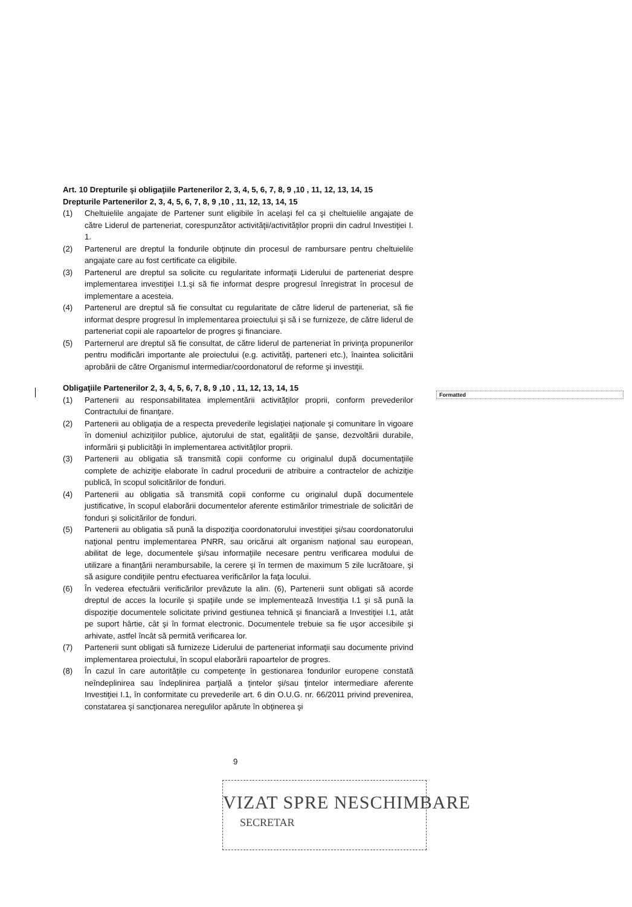Art. 10 Drepturile şi obligaţiile Partenerilor 2, 3, 4, 5, 6, 7, 8, 9 ,10 , 11, 12, 13, 14, 15
Drepturile Partenerilor 2, 3, 4, 5, 6, 7, 8, 9 ,10 , 11, 12, 13, 14, 15
(1) Cheltuielile angajate de Partener sunt eligibile în acelaşi fel ca şi cheltuielile angajate de către Liderul de parteneriat, corespunzător activităţii/activităţilor proprii din cadrul Investiţiei I. 1.
(2) Partenerul are dreptul la fondurile obţinute din procesul de rambursare pentru cheltuielile angajate care au fost certificate ca eligibile.
(3) Partenerul are dreptul sa solicite cu regularitate informaţii Liderului de parteneriat despre implementarea investiţiei I.1.şi să fie informat despre progresul înregistrat în procesul de implementare a acesteia.
(4) Partenerul are dreptul să fie consultat cu regularitate de către liderul de parteneriat, să fie informat despre progresul în implementarea proiectului şi să i se furnizeze, de către liderul de parteneriat copii ale rapoartelor de progres şi financiare.
(5) Parternerul are dreptul să fie consultat, de către liderul de parteneriat în privinţa propunerilor pentru modificări importante ale proiectului (e.g. activităţi, parteneri etc.), înaintea solicitării aprobării de către Organismul intermediar/coordonatorul de reforme şi investiţii.
Obligaţiile Partenerilor 2, 3, 4, 5, 6, 7, 8, 9 ,10 , 11, 12, 13, 14, 15
(1) Partenerii au responsabilitatea implementării activităţilor proprii, conform prevederilor Contractului de finanţare.
(2) Partenerii au obligaţia de a respecta prevederile legislaţiei naţionale şi comunitare în vigoare în domeniul achiziţiilor publice, ajutorului de stat, egalităţii de şanse, dezvoltării durabile, informării şi publicităţii în implementarea activităţilor proprii.
(3) Partenerii au obligatia să transmită copii conforme cu originalul după documentaţiile complete de achiziţie elaborate în cadrul procedurii de atribuire a contractelor de achiziţie publică, în scopul solicitărilor de fonduri.
(4) Partenerii au obligatia să transmită copii conforme cu originalul după documentele justificative, în scopul elaborării documentelor aferente estimărilor trimestriale de solicitări de fonduri şi solicitărilor de fonduri.
(5) Partenerii au obligatia să pună la dispoziţia coordonatorului investiţiei şi/sau coordonatorului naţional pentru implementarea PNRR, sau oricărui alt organism naţional sau european, abilitat de lege, documentele şi/sau informaţiile necesare pentru verificarea modului de utilizare a finanţării nerambursabile, la cerere şi în termen de maximum 5 zile lucrătoare, şi să asigure condiţiile pentru efectuarea verificărilor la faţa locului.
(6) În vederea efectuării verificărilor prevăzute la alin. (6), Partenerii sunt obligati să acorde dreptul de acces la locurile şi spaţiile unde se implementează Investiţia I.1 şi să pună la dispoziţie documentele solicitate privind gestiunea tehnică şi financiară a Investiţiei I.1, atât pe suport hârtie, cât şi în format electronic. Documentele trebuie sa fie uşor accesibile şi arhivate, astfel încât să permită verificarea lor.
(7) Partenerii sunt obligati să furnizeze Liderului de parteneriat informaţii sau documente privind implementarea proiectului, în scopul elaborării rapoartelor de progres.
(8) În cazul în care autorităţile cu competenţe în gestionarea fondurilor europene constată neîndeplinirea sau îndeplinirea parţială a ţintelor şi/sau ţintelor intermediare aferente Investiţiei I.1, în conformitate cu prevederile art. 6 din O.U.G. nr. 66/2011 privind prevenirea, constatarea şi sancţionarea neregulilor apărute în obţinerea şi
Formatted
9
VIZAT SPRE NESCHIMBARE
SECRETAR